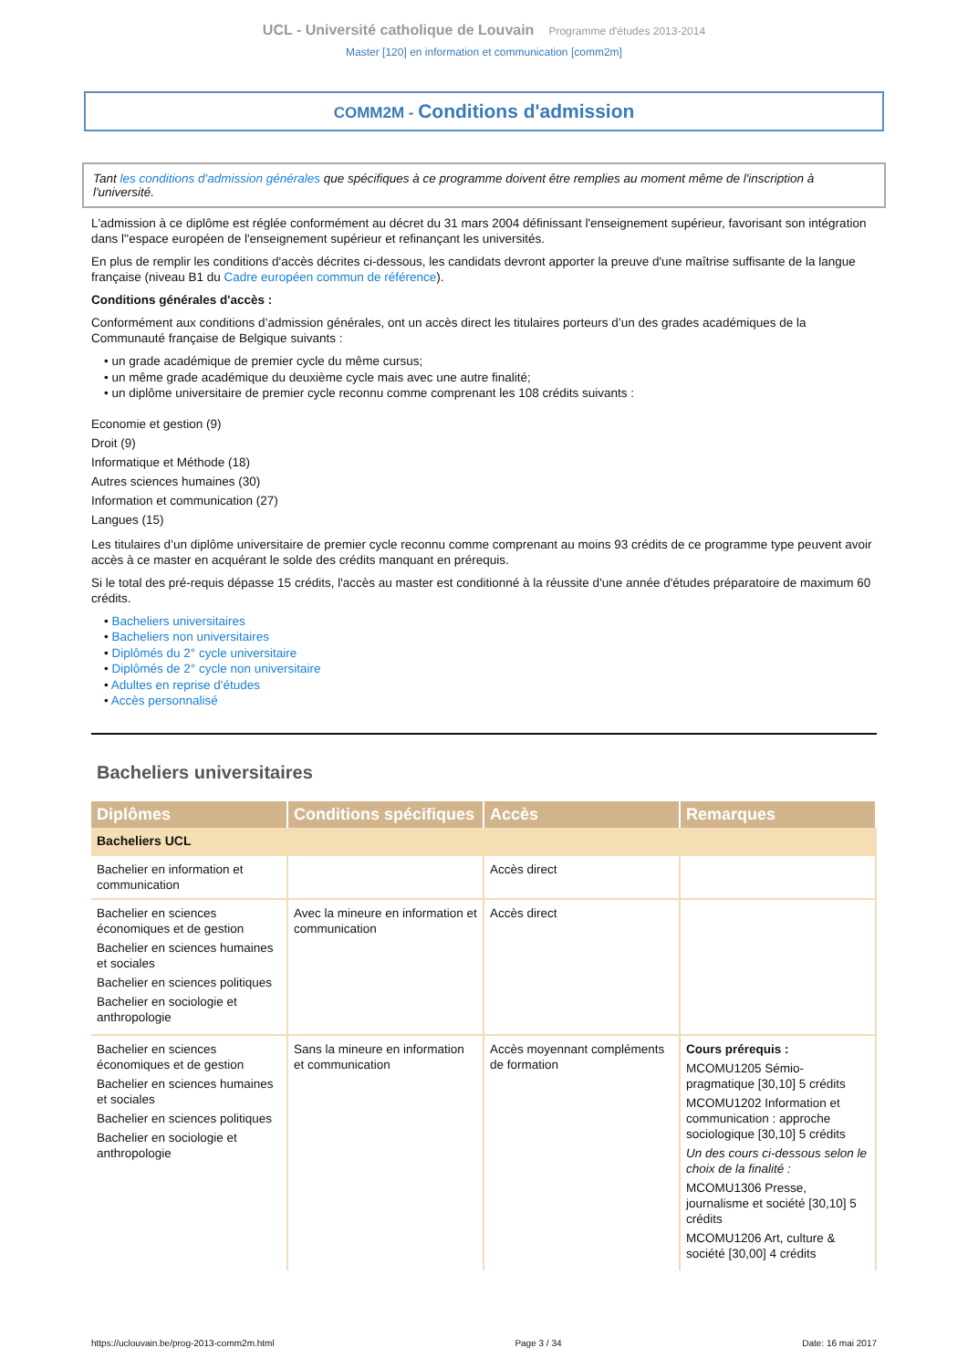UCL - Université catholique de Louvain Programme d'études 2013-2014
Master [120] en information et communication [comm2m]
COMM2M - Conditions d'admission
Tant les conditions d'admission générales que spécifiques à ce programme doivent être remplies au moment même de l'inscription à l'université.
L'admission à ce diplôme est réglée conformément au décret du 31 mars 2004 définissant l'enseignement supérieur, favorisant son intégration dans l''espace européen de l'enseignement supérieur et refinançant les universités.
En plus de remplir les conditions d'accès décrites ci-dessous, les candidats devront apporter la preuve d'une maîtrise suffisante de la langue française (niveau B1 du Cadre européen commun de référence).
Conditions générales d'accès :
Conformément aux conditions d’admission générales, ont un accès direct les titulaires porteurs d’un des grades académiques de la Communauté française de Belgique suivants :
• un grade académique de premier cycle du même cursus;
• un même grade académique du deuxième cycle mais avec une autre finalité;
• un diplôme universitaire de premier cycle reconnu comme comprenant les 108 crédits suivants :
Economie et gestion (9)
Droit (9)
Informatique et Méthode (18)
Autres sciences humaines (30)
Information et communication (27)
Langues (15)
Les titulaires d’un diplôme universitaire de premier cycle reconnu comme comprenant au moins 93 crédits de ce programme type peuvent avoir accès à ce master en acquérant le solde des crédits manquant en prérequis.
Si le total des pré-requis dépasse 15 crédits, l'accès au master est conditionné à la réussite d'une année d'études préparatoire de maximum 60 crédits.
• Bacheliers universitaires
• Bacheliers non universitaires
• Diplômés du 2° cycle universitaire
• Diplômés de 2° cycle non universitaire
• Adultes en reprise d'études
• Accès personnalisé
Bacheliers universitaires
| Diplômes | Conditions spécifiques | Accès | Remarques |
| --- | --- | --- | --- |
| Bacheliers UCL | | | |
| Bachelier en information et communication | | Accès direct | |
| Bachelier en sciences économiques et de gestion Bachelier en sciences humaines et sociales Bachelier en sciences politiques Bachelier en sociologie et anthropologie | Avec la mineure en information et communication | Accès direct | |
| Bachelier en sciences économiques et de gestion Bachelier en sciences humaines et sociales Bachelier en sciences politiques Bachelier en sociologie et anthropologie | Sans la mineure en information et communication | Accès moyennant compléments de formation | Cours prérequis : MCOMU1205 Sémio-pragmatique [30,10] 5 crédits MCOMU1202 Information et communication : approche sociologique [30,10] 5 crédits Un des cours ci-dessous selon le choix de la finalité : MCOMU1306 Presse, journalisme et société [30,10] 5 crédits MCOMU1206 Art, culture & société [30,00] 4 crédits |
https://uclouvain.be/prog-2013-comm2m.html Page 3 / 34 Date: 16 mai 2017